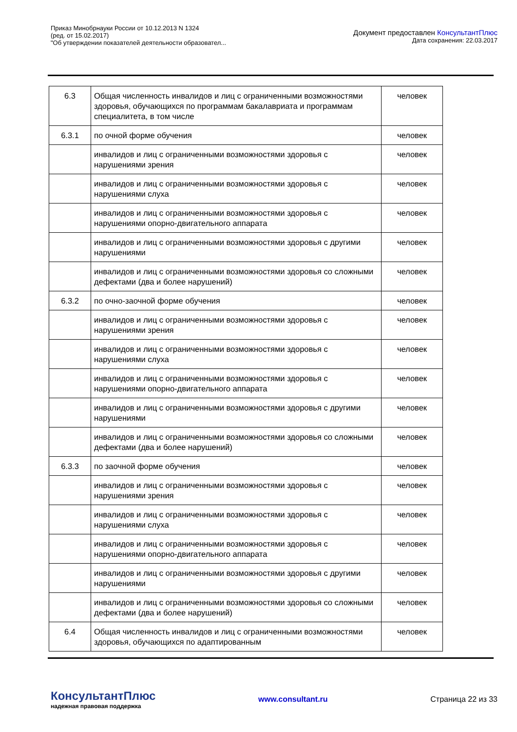Приказ Минобрнауки России от 10.12.2013 N 1324
(ред. от 15.02.2017)
"Об утверждении показателей деятельности образовател...
Документ предоставлен КонсультантПлюс
Дата сохранения: 22.03.2017
| 6.3 | Общая численность инвалидов и лиц с ограниченными возможностями здоровья, обучающихся по программам бакалавриата и программам специалитета, в том числе | человек |
| 6.3.1 | по очной форме обучения | человек |
| | инвалидов и лиц с ограниченными возможностями здоровья с нарушениями зрения | человек |
| | инвалидов и лиц с ограниченными возможностями здоровья с нарушениями слуха | человек |
| | инвалидов и лиц с ограниченными возможностями здоровья с нарушениями опорно-двигательного аппарата | человек |
| | инвалидов и лиц с ограниченными возможностями здоровья с другими нарушениями | человек |
| | инвалидов и лиц с ограниченными возможностями здоровья со сложными дефектами (два и более нарушений) | человек |
| 6.3.2 | по очно-заочной форме обучения | человек |
| | инвалидов и лиц с ограниченными возможностями здоровья с нарушениями зрения | человек |
| | инвалидов и лиц с ограниченными возможностями здоровья с нарушениями слуха | человек |
| | инвалидов и лиц с ограниченными возможностями здоровья с нарушениями опорно-двигательного аппарата | человек |
| | инвалидов и лиц с ограниченными возможностями здоровья с другими нарушениями | человек |
| | инвалидов и лиц с ограниченными возможностями здоровья со сложными дефектами (два и более нарушений) | человек |
| 6.3.3 | по заочной форме обучения | человек |
| | инвалидов и лиц с ограниченными возможностями здоровья с нарушениями зрения | человек |
| | инвалидов и лиц с ограниченными возможностями здоровья с нарушениями слуха | человек |
| | инвалидов и лиц с ограниченными возможностями здоровья с нарушениями опорно-двигательного аппарата | человек |
| | инвалидов и лиц с ограниченными возможностями здоровья с другими нарушениями | человек |
| | инвалидов и лиц с ограниченными возможностями здоровья со сложными дефектами (два и более нарушений) | человек |
| 6.4 | Общая численность инвалидов и лиц с ограниченными возможностями здоровья, обучающихся по адаптированным | человек |
КонсультантПлюс
надежная правовая поддержка
www.consultant.ru Страница 22 из 33